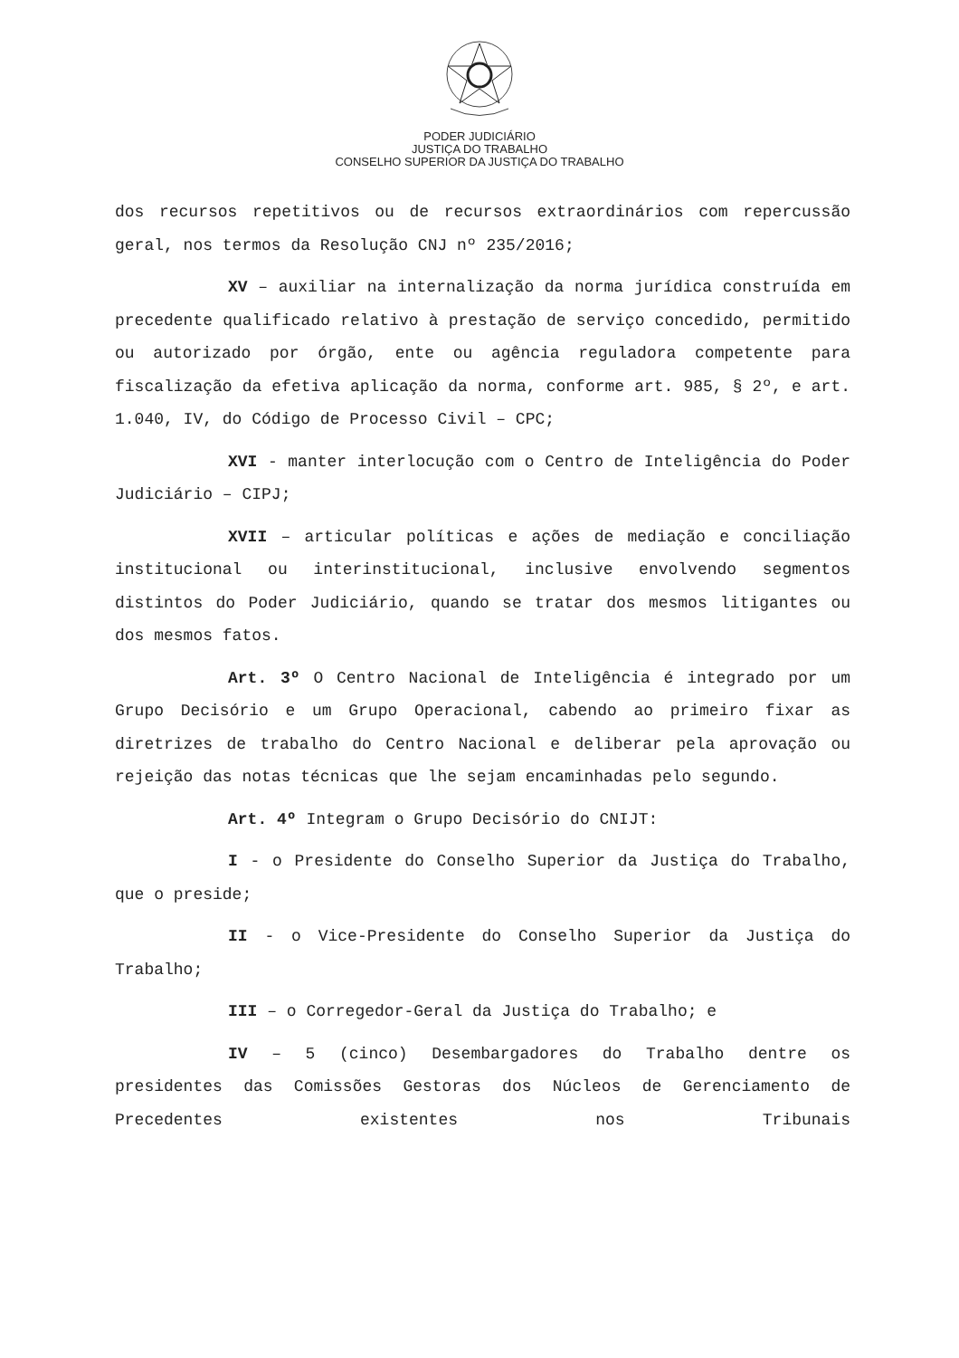PODER JUDICIÁRIO
JUSTIÇA DO TRABALHO
CONSELHO SUPERIOR DA JUSTIÇA DO TRABALHO
dos recursos repetitivos ou de recursos extraordinários com repercussão geral, nos termos da Resolução CNJ nº 235/2016;
XV – auxiliar na internalização da norma jurídica construída em precedente qualificado relativo à prestação de serviço concedido, permitido ou autorizado por órgão, ente ou agência reguladora competente para fiscalização da efetiva aplicação da norma, conforme art. 985, § 2º, e art. 1.040, IV, do Código de Processo Civil – CPC;
XVI - manter interlocução com o Centro de Inteligência do Poder Judiciário – CIPJ;
XVII – articular políticas e ações de mediação e conciliação institucional ou interinstitucional, inclusive envolvendo segmentos distintos do Poder Judiciário, quando se tratar dos mesmos litigantes ou dos mesmos fatos.
Art. 3º O Centro Nacional de Inteligência é integrado por um Grupo Decisório e um Grupo Operacional, cabendo ao primeiro fixar as diretrizes de trabalho do Centro Nacional e deliberar pela aprovação ou rejeição das notas técnicas que lhe sejam encaminhadas pelo segundo.
Art. 4º Integram o Grupo Decisório do CNIJT:
I - o Presidente do Conselho Superior da Justiça do Trabalho, que o preside;
II - o Vice-Presidente do Conselho Superior da Justiça do Trabalho;
III – o Corregedor-Geral da Justiça do Trabalho; e
IV – 5 (cinco) Desembargadores do Trabalho dentre os presidentes das Comissões Gestoras dos Núcleos de Gerenciamento de Precedentes existentes nos Tribunais